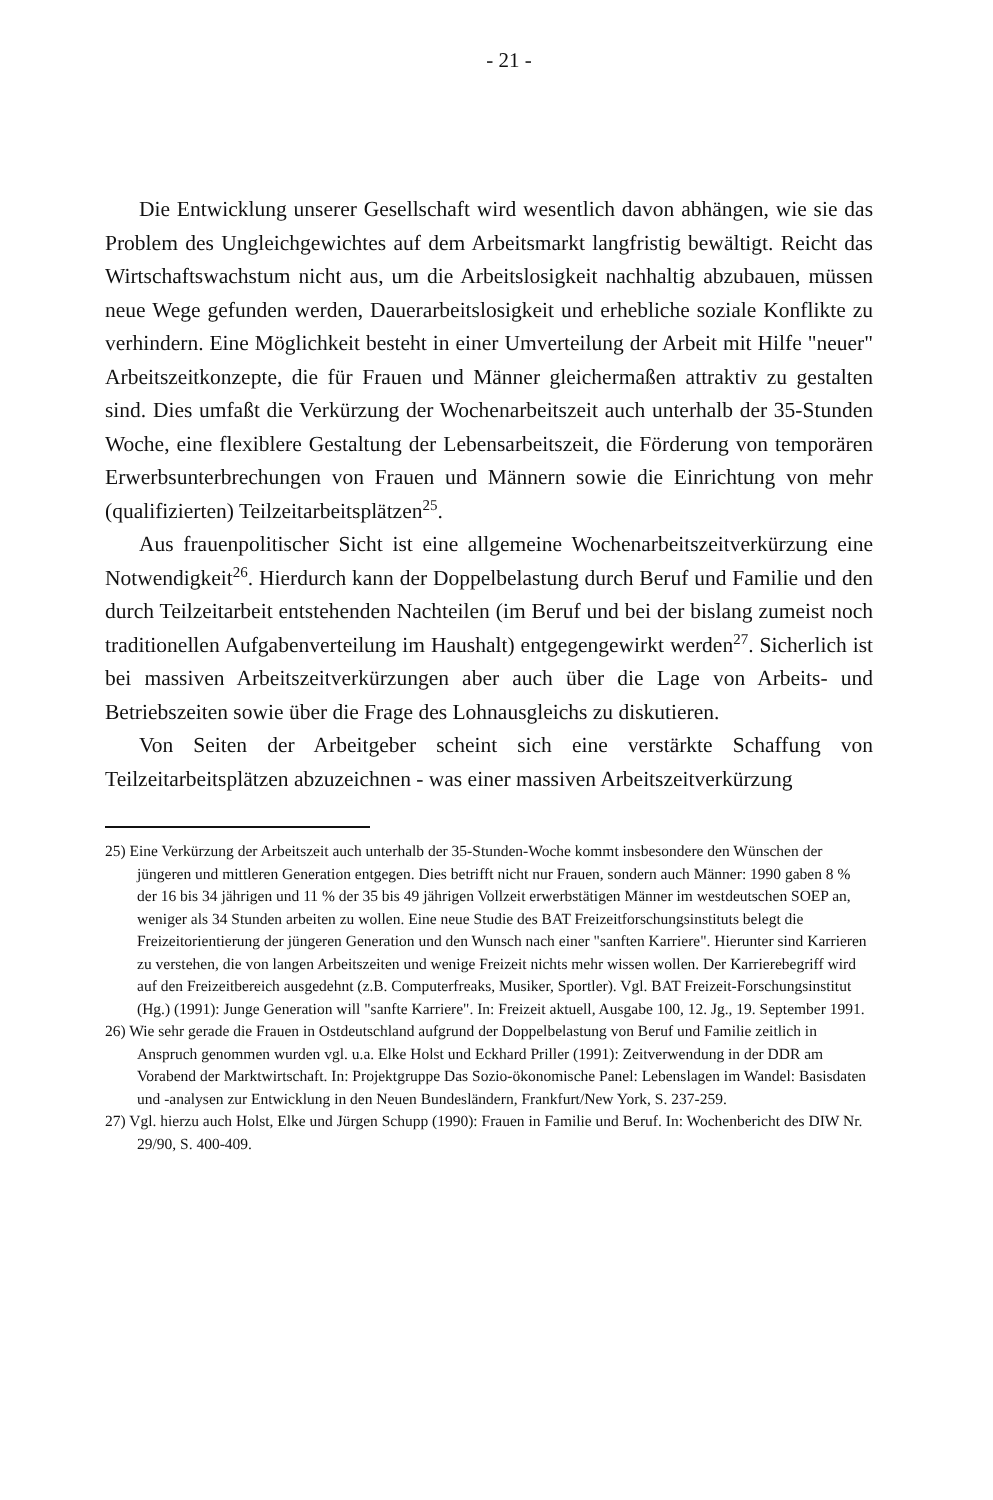- 21 -
Die Entwicklung unserer Gesellschaft wird wesentlich davon abhängen, wie sie das Problem des Ungleichgewichtes auf dem Arbeitsmarkt langfristig bewältigt. Reicht das Wirtschaftswachstum nicht aus, um die Arbeitslosigkeit nachhaltig abzubauen, müssen neue Wege gefunden werden, Dauerarbeitslosigkeit und erhebliche soziale Konflikte zu verhindern. Eine Möglichkeit besteht in einer Umverteilung der Arbeit mit Hilfe "neuer" Arbeitszeitkonzepte, die für Frauen und Männer gleichermaßen attraktiv zu gestalten sind. Dies umfaßt die Verkürzung der Wochenarbeitszeit auch unterhalb der 35-Stunden Woche, eine flexiblere Gestaltung der Lebensarbeitszeit, die Förderung von temporären Erwerbsunterbrechungen von Frauen und Männern sowie die Einrichtung von mehr (qualifizierten) Teilzeitarbeitsplätzen<sup>25</sup>.
Aus frauenpolitischer Sicht ist eine allgemeine Wochenarbeitszeitverkürzung eine Notwendigkeit<sup>26</sup>. Hierdurch kann der Doppelbelastung durch Beruf und Familie und den durch Teilzeitarbeit entstehenden Nachteilen (im Beruf und bei der bislang zumeist noch traditionellen Aufgabenverteilung im Haushalt) entgegengewirkt werden<sup>27</sup>. Sicherlich ist bei massiven Arbeitszeitverkürzungen aber auch über die Lage von Arbeits- und Betriebszeiten sowie über die Frage des Lohnausgleichs zu diskutieren.
Von Seiten der Arbeitgeber scheint sich eine verstärkte Schaffung von Teilzeitarbeitsplätzen abzuzeichnen - was einer massiven Arbeitszeitverkürzung
25) Eine Verkürzung der Arbeitszeit auch unterhalb der 35-Stunden-Woche kommt insbesondere den Wünschen der jüngeren und mittleren Generation entgegen. Dies betrifft nicht nur Frauen, sondern auch Männer: 1990 gaben 8 % der 16 bis 34 jährigen und 11 % der 35 bis 49 jährigen Vollzeit erwerbstätigen Männer im westdeutschen SOEP an, weniger als 34 Stunden arbeiten zu wollen. Eine neue Studie des BAT Freizeitforschungsinstituts belegt die Freizeitorientierung der jüngeren Generation und den Wunsch nach einer "sanften Karriere". Hierunter sind Karrieren zu verstehen, die von langen Arbeitszeiten und wenige Freizeit nichts mehr wissen wollen. Der Karrierebegriff wird auf den Freizeitbereich ausgedehnt (z.B. Computerfreaks, Musiker, Sportler). Vgl. BAT Freizeit-Forschungsinstitut (Hg.) (1991): Junge Generation will "sanfte Karriere". In: Freizeit aktuell, Ausgabe 100, 12. Jg., 19. September 1991.
26) Wie sehr gerade die Frauen in Ostdeutschland aufgrund der Doppelbelastung von Beruf und Familie zeitlich in Anspruch genommen wurden vgl. u.a. Elke Holst und Eckhard Priller (1991): Zeitverwendung in der DDR am Vorabend der Marktwirtschaft. In: Projektgruppe Das Sozio-ökonomische Panel: Lebenslagen im Wandel: Basisdaten und -analysen zur Entwicklung in den Neuen Bundesländern, Frankfurt/New York, S. 237-259.
27) Vgl. hierzu auch Holst, Elke und Jürgen Schupp (1990): Frauen in Familie und Beruf. In: Wochenbericht des DIW Nr. 29/90, S. 400-409.